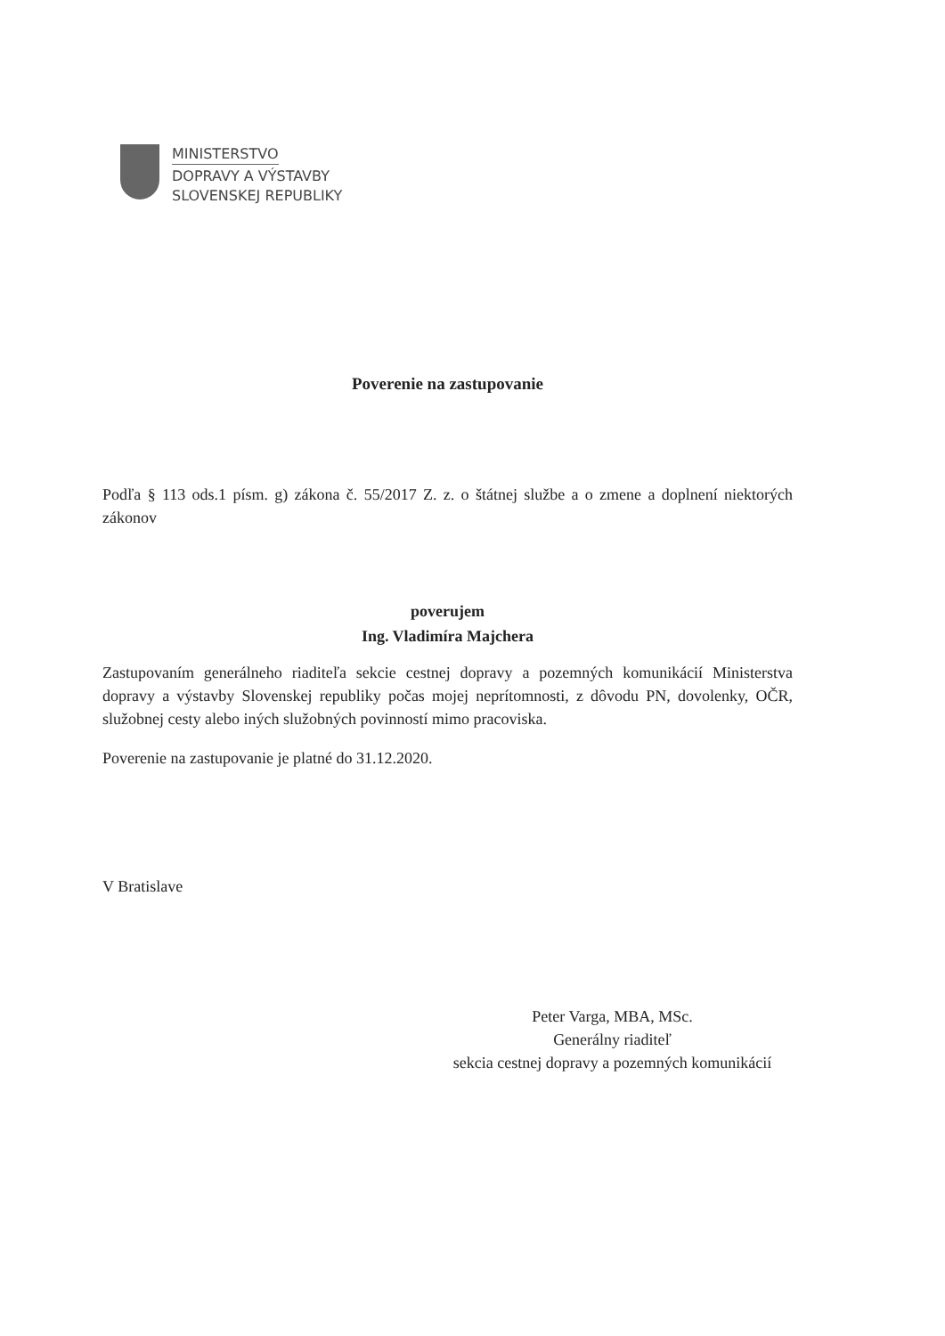MINISTERSTVO
DOPRAVY A VÝSTAVBY
SLOVENSKEJ REPUBLIKY
Poverenie na zastupovanie
Podľa § 113 ods.1 písm. g) zákona č. 55/2017 Z. z. o štátnej službe a o zmene a doplnení niektorých zákonov
poverujem
Ing. Vladimíra Majchera
Zastupovaním generálneho riaditeľa sekcie cestnej dopravy a pozemných komunikácií Ministerstva dopravy a výstavby Slovenskej republiky počas mojej neprítomnosti, z dôvodu PN, dovolenky, OČR, služobnej cesty alebo iných služobných povinností mimo pracoviska.
Poverenie na zastupovanie je platné do 31.12.2020.
V Bratislave
Peter Varga, MBA, MSc.
Generálny riaditeľ
sekcia cestnej dopravy a pozemných komunikácií